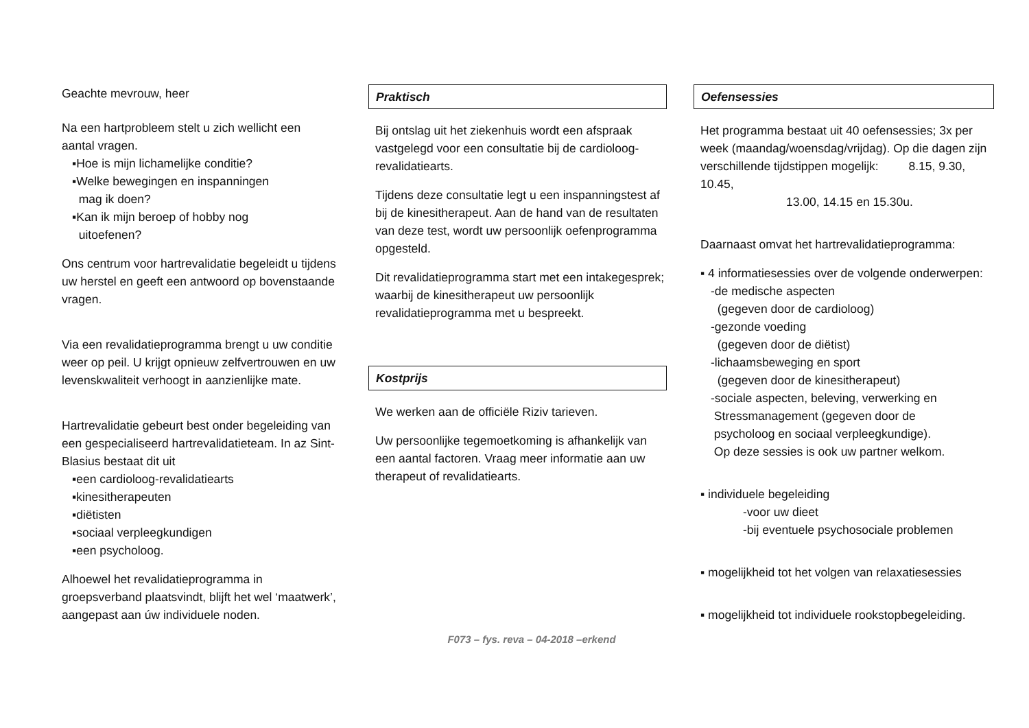Geachte mevrouw, heer
Na een hartprobleem stelt u zich wellicht een aantal vragen.
▪Hoe is mijn lichamelijke conditie?
▪Welke bewegingen en inspanningen
mag ik doen?
▪Kan ik mijn beroep of hobby nog
uitoefenen?
Ons centrum voor hartrevalidatie begeleidt u tijdens uw herstel en geeft een antwoord op bovenstaande vragen.
Via een revalidatieprogramma brengt u uw conditie weer op peil. U krijgt opnieuw zelfvertrouwen en uw levenskwaliteit verhoogt in aanzienlijke mate.
Hartrevalidatie gebeurt best onder begeleiding van een gespecialiseerd hartrevalidatieteam. In az Sint-Blasius bestaat dit uit
▪een cardioloog-revalidatiearts
▪kinesitherapeuten
▪diëtisten
▪sociaal verpleegkundigen
▪een psycholoog.
Alhoewel het revalidatieprogramma in groepsverband plaatsvindt, blijft het wel ‘maatwerk’, aangepast aan úw individuele noden.
Praktisch
Bij ontslag uit het ziekenhuis wordt een afspraak vastgelegd voor een consultatie bij de cardioloog-revalidatiearts.
Tijdens deze consultatie legt u een inspanningstest af bij de kinesitherapeut. Aan de hand van de resultaten van deze test, wordt uw persoonlijk oefenprogramma opgesteld.
Dit revalidatieprogramma start met een intakegesprek; waarbij de kinesitherapeut uw persoonlijk revalidatieprogramma met u bespreekt.
Kostprijs
We werken aan de officiële Riziv tarieven.
Uw persoonlijke tegemoetkoming is afhankelijk van een aantal factoren. Vraag meer informatie aan uw therapeut of revalidatiearts.
Oefensessies
Het programma bestaat uit 40 oefensessies; 3x per week (maandag/woensdag/vrijdag). Op die dagen zijn verschillende tijdstippen mogelijk: 8.15, 9.30, 10.45,
13.00, 14.15 en 15.30u.
Daarnaast omvat het hartrevalidatieprogramma:
▪ 4 informatiesessies over de volgende onderwerpen:
-de medische aspecten
(gegeven door de cardioloog)
-gezonde voeding
(gegeven door de diëtist)
-lichaamsbeweging en sport
(gegeven door de kinesitherapeut)
-sociale aspecten, beleving, verwerking en
Stressmanagement (gegeven door de
psycholoog en sociaal verpleegkundige).
Op deze sessies is ook uw partner welkom.
▪ individuele begeleiding
-voor uw dieet
-bij eventuele psychosociale problemen
▪ mogelijkheid tot het volgen van relaxatiesessies
▪ mogelijkheid tot individuele rookstopbegeleiding.
F073 – fys. reva – 04-2018 –erkend